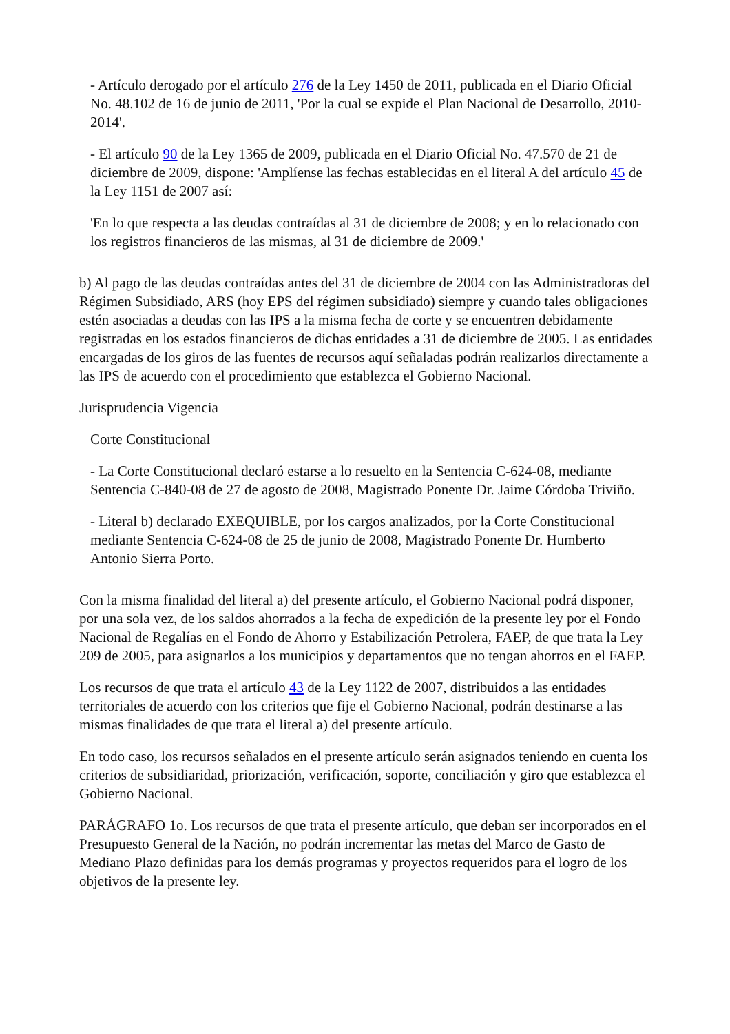- Artículo derogado por el artículo 276 de la Ley 1450 de 2011, publicada en el Diario Oficial No. 48.102 de 16 de junio de 2011, 'Por la cual se expide el Plan Nacional de Desarrollo, 2010-2014'.
- El artículo 90 de la Ley 1365 de 2009, publicada en el Diario Oficial No. 47.570 de 21 de diciembre de 2009, dispone: 'Amplíense las fechas establecidas en el literal A del artículo 45 de la Ley 1151 de 2007 así:
'En lo que respecta a las deudas contraídas al 31 de diciembre de 2008; y en lo relacionado con los registros financieros de las mismas, al 31 de diciembre de 2009.'
b) Al pago de las deudas contraídas antes del 31 de diciembre de 2004 con las Administradoras del Régimen Subsidiado, ARS (hoy EPS del régimen subsidiado) siempre y cuando tales obligaciones estén asociadas a deudas con las IPS a la misma fecha de corte y se encuentren debidamente registradas en los estados financieros de dichas entidades a 31 de diciembre de 2005. Las entidades encargadas de los giros de las fuentes de recursos aquí señaladas podrán realizarlos directamente a las IPS de acuerdo con el procedimiento que establezca el Gobierno Nacional.
Jurisprudencia Vigencia
Corte Constitucional
- La Corte Constitucional declaró estarse a lo resuelto en la Sentencia C-624-08, mediante Sentencia C-840-08 de 27 de agosto de 2008, Magistrado Ponente Dr. Jaime Córdoba Triviño.
- Literal b) declarado EXEQUIBLE, por los cargos analizados, por la Corte Constitucional mediante Sentencia C-624-08 de 25 de junio de 2008, Magistrado Ponente Dr. Humberto Antonio Sierra Porto.
Con la misma finalidad del literal a) del presente artículo, el Gobierno Nacional podrá disponer, por una sola vez, de los saldos ahorrados a la fecha de expedición de la presente ley por el Fondo Nacional de Regalías en el Fondo de Ahorro y Estabilización Petrolera, FAEP, de que trata la Ley 209 de 2005, para asignarlos a los municipios y departamentos que no tengan ahorros en el FAEP.
Los recursos de que trata el artículo 43 de la Ley 1122 de 2007, distribuidos a las entidades territoriales de acuerdo con los criterios que fije el Gobierno Nacional, podrán destinarse a las mismas finalidades de que trata el literal a) del presente artículo.
En todo caso, los recursos señalados en el presente artículo serán asignados teniendo en cuenta los criterios de subsidiaridad, priorización, verificación, soporte, conciliación y giro que establezca el Gobierno Nacional.
PARÁGRAFO 1o. Los recursos de que trata el presente artículo, que deban ser incorporados en el Presupuesto General de la Nación, no podrán incrementar las metas del Marco de Gasto de Mediano Plazo definidas para los demás programas y proyectos requeridos para el logro de los objetivos de la presente ley.